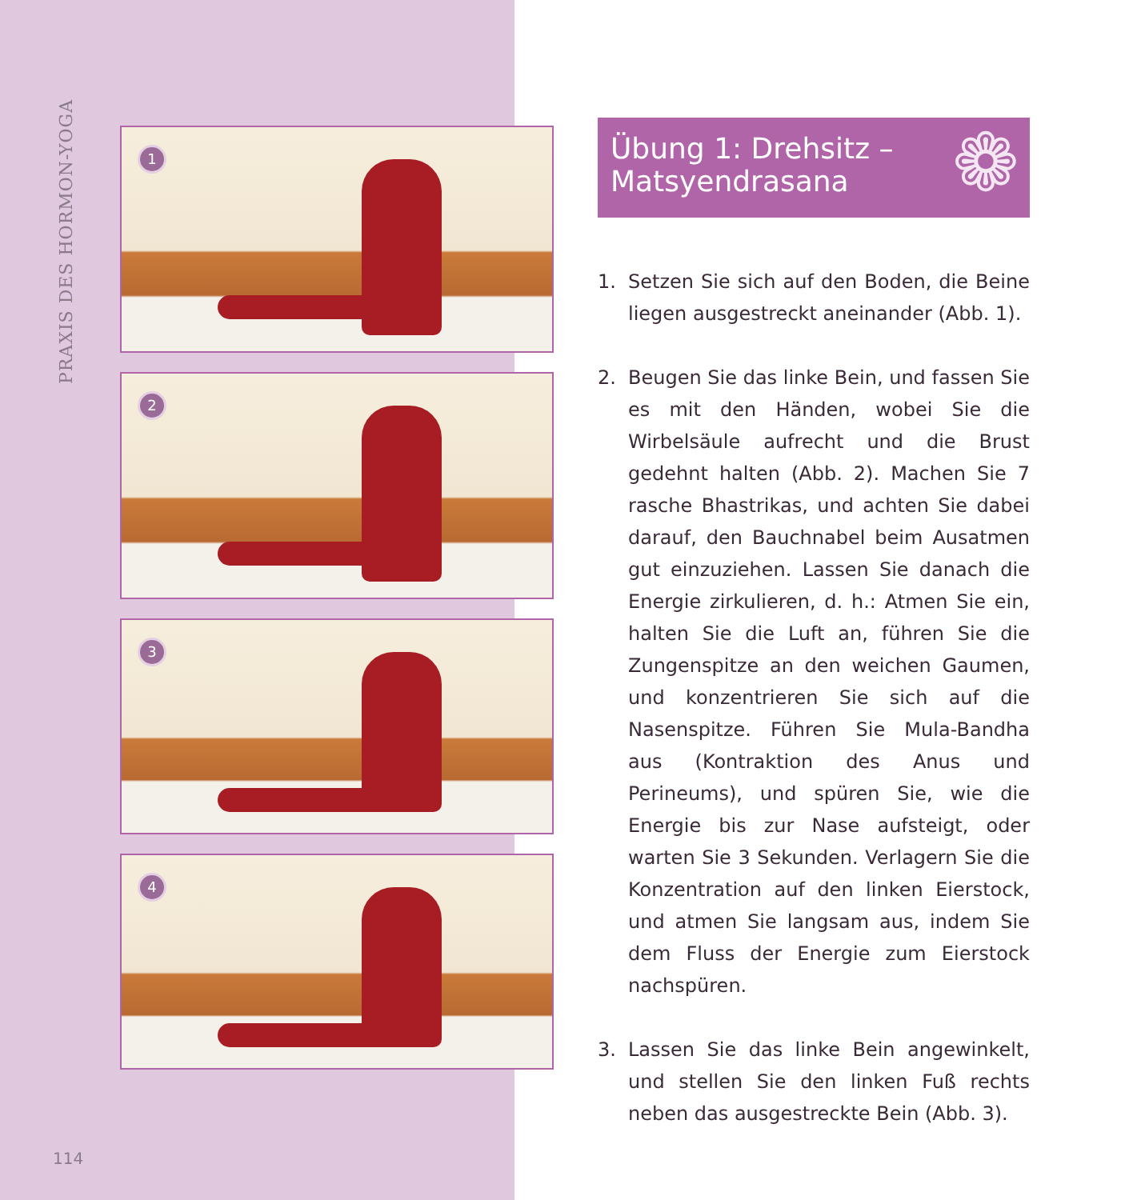PRAXIS DES HORMON-YOGA
1
2
3
4
Übung 1: Drehsitz –
Matsyendrasana
❁
1. Setzen Sie sich auf den Boden, die Beine lie­gen ausgestreckt aneinander (Abb. 1).
2. Beugen Sie das linke Bein, und fassen Sie es mit den Händen, wobei Sie die Wirbelsäu­le aufrecht und die Brust gedehnt halten (Abb. 2). Machen Sie 7 rasche Bhastrikas, und achten Sie dabei darauf, den Bauchnabel beim Ausatmen gut einzuziehen. Lassen Sie danach die Energie zirkulieren, d. h.: Atmen Sie ein, halten Sie die Luft an, führen Sie die Zungenspitze an den weichen Gaumen, und konzentrieren Sie sich auf die Nasenspitze. Führen Sie Mula-Bandha aus (Kontraktion des Anus und Perineums), und spüren Sie, wie die Energie bis zur Nase aufsteigt, oder warten Sie 3 Sekunden. Verlagern Sie die Konzentration auf den linken Eierstock, und atmen Sie langsam aus, indem Sie dem Fluss der Energie zum Eierstock nachspüren.
3. Lassen Sie das linke Bein angewinkelt, und stellen Sie den linken Fuß rechts neben das ausgestreckte Bein (Abb. 3).
114